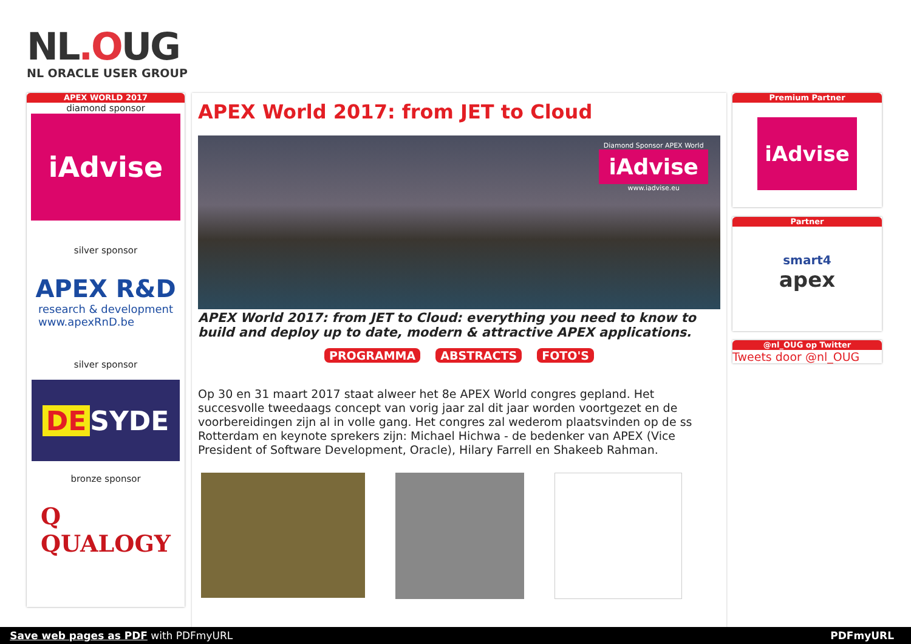NL.OUG
NL ORACLE USER GROUP
APEX WORLD 2017
diamond sponsor
iAdvise
silver sponsor
APEX R&D
research & development
www.apexRnD.be
silver sponsor
DE SYDE
bronze sponsor
Q
QUALOGY
APEX World 2017: from JET to Cloud
Diamond Sponsor APEX World
iAdvise
www.iadvise.eu
APEX World 2017: from JET to Cloud: everything you need to know to build and deploy up to date, modern & attractive APEX applications.
PROGRAMMA ABSTRACTS FOTO'S
Op 30 en 31 maart 2017 staat alweer het 8e APEX World congres gepland. Het succesvolle tweedaags concept van vorig jaar zal dit jaar worden voortgezet en de voorbereidingen zijn al in volle gang. Het congres zal wederom plaatsvinden op de ss Rotterdam en keynote sprekers zijn: Michael Hichwa - de bedenker van APEX (Vice President of Software Development, Oracle), Hilary Farrell en Shakeeb Rahman.
Premium Partner
iAdvise
Partner
smart4
apex
@nl_OUG op Twitter
Tweets door @nl_OUG
Save web pages as PDF with PDFmyURL PDFmyURL